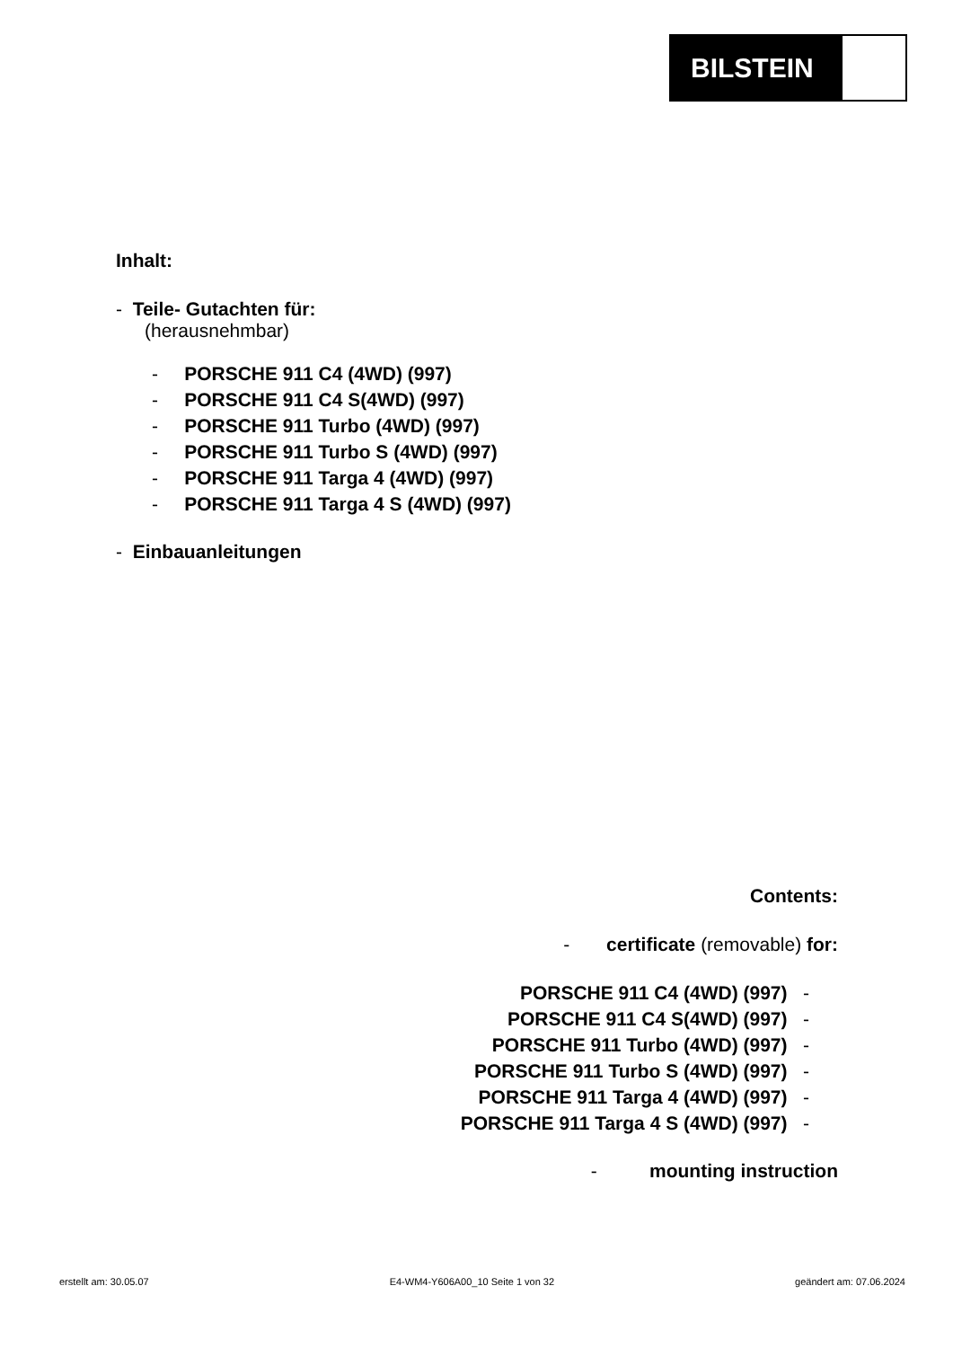BILSTEIN
Inhalt:
- Teile- Gutachten für:
(herausnehmbar)
- PORSCHE 911 C4 (4WD) (997)
- PORSCHE 911 C4 S(4WD) (997)
- PORSCHE 911 Turbo (4WD) (997)
- PORSCHE 911 Turbo S (4WD) (997)
- PORSCHE 911 Targa 4 (4WD) (997)
- PORSCHE 911 Targa 4 S (4WD) (997)
- Einbauanleitungen
Contents:
- certificate (removable) for:
PORSCHE 911 C4 (4WD) (997) -
PORSCHE 911 C4 S(4WD) (997) -
PORSCHE 911 Turbo (4WD) (997) -
PORSCHE 911 Turbo S (4WD) (997) -
PORSCHE 911 Targa 4 (4WD) (997) -
PORSCHE 911 Targa 4 S (4WD) (997) -
- mounting instruction
erstellt am: 30.05.07 E4-WM4-Y606A00_10 Seite 1 von 32 geändert am: 07.06.2024